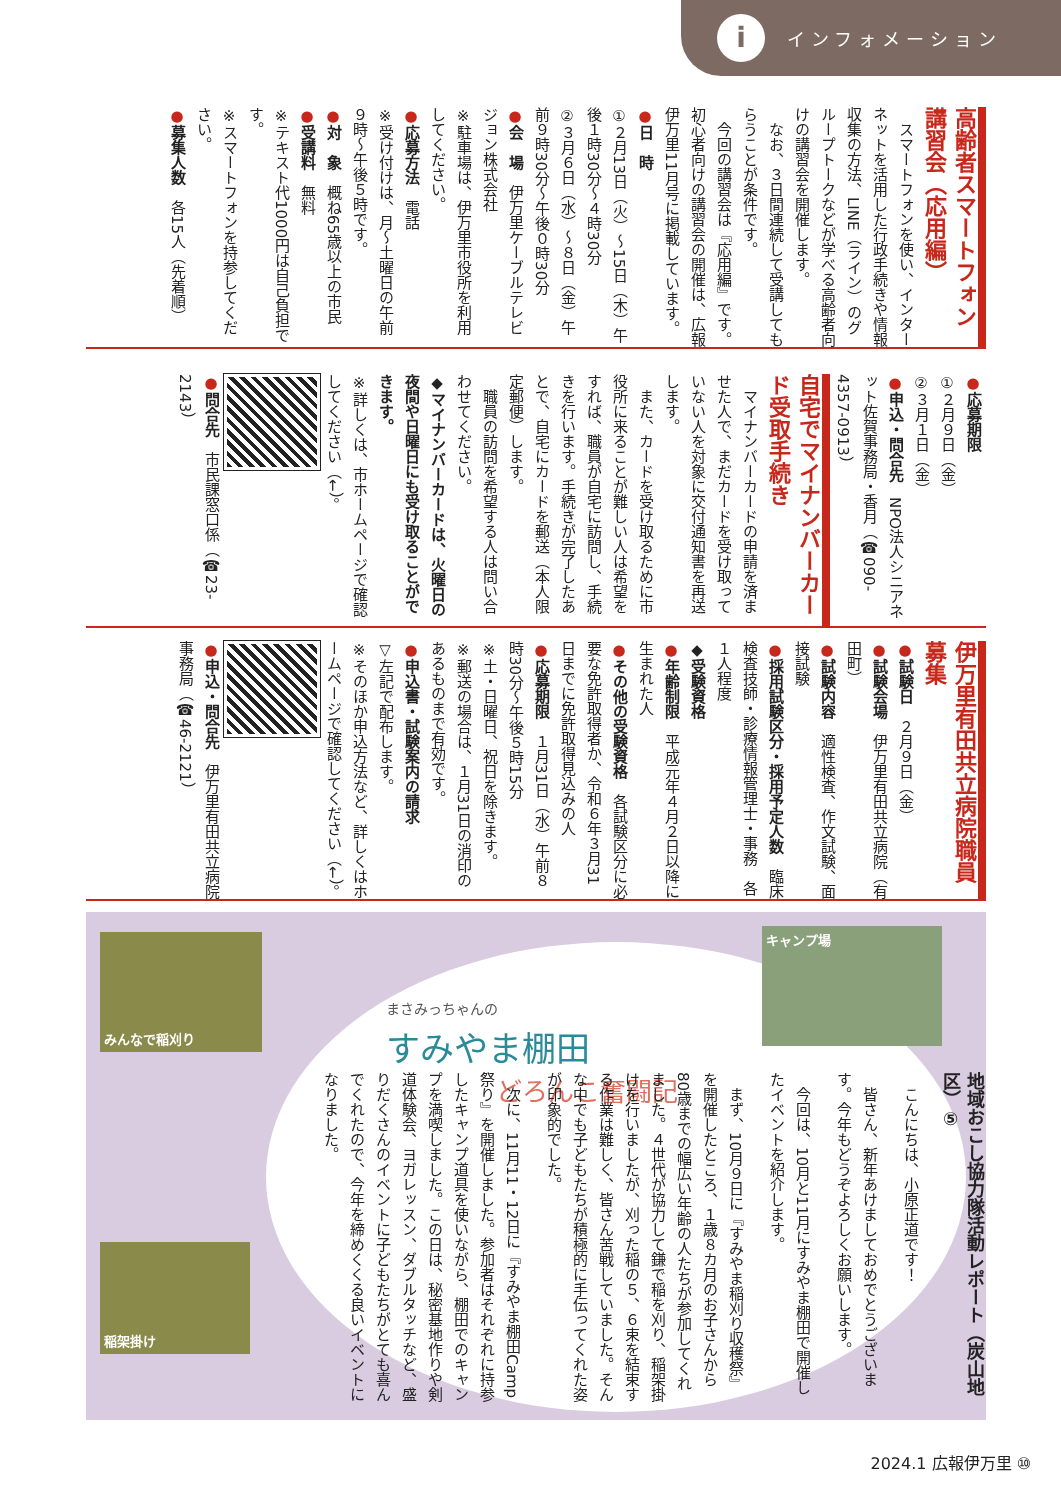i
インフォメーション
高齢者スマートフォン講習会（応用編）
　スマートフォンを使い、インターネットを活用した行政手続きや情報収集の方法、LINE（ライン）のグループトークなどが学べる高齢者向けの講習会を開催します。
　なお、３日間連続して受講してもらうことが条件です。
　今回の講習会は『応用編』です。初心者向けの講習会の開催は、広報伊万里11月号に掲載しています。
●日　時
①２月13日（火）～15日（木）午後１時30分～４時30分
②３月６日（水）～８日（金）午前９時30分～午後０時30分
●会　場　伊万里ケーブルテレビジョン株式会社
※駐車場は、伊万里市役所を利用してください。
●応募方法　電話
※受け付けは、月～土曜日の午前９時～午後５時です。
●対　象　概ね65歳以上の市民
●受講料　無料
※テキスト代1000円は自己負担です。
※スマートフォンを持参してください。
●募集人数　各15人（先着順）
●応募期限
①２月９日（金）
②３月１日（金）
●申込・問合先　NPO法人シニアネット佐賀事務局・香月（☎090-4357-0913）
自宅でマイナンバーカード受取手続き
　マイナンバーカードの申請を済ませた人で、まだカードを受け取っていない人を対象に交付通知書を再送します。
　また、カードを受け取るために市役所に来ることが難しい人は希望をすれば、職員が自宅に訪問し、手続きを行います。手続きが完了したあとで、自宅にカードを郵送（本人限定郵便）します。
　職員の訪問を希望する人は問い合わせてください。
◆マイナンバーカードは、火曜日の夜間や日曜日にも受け取ることができます。
※詳しくは、市ホームページで確認してください（←）。
●問合先　市民課窓口係（☎23-2143）
伊万里有田共立病院職員募集
●試験日　２月９日（金）
●試験会場　伊万里有田共立病院（有田町）
●試験内容　適性検査、作文試験、面接試験
●採用試験区分・採用予定人数　臨床検査技師・診療情報管理士・事務　各１人程度
◆受験資格
●年齢制限　平成元年４月２日以降に生まれた人
●その他の受験資格　各試験区分に必要な免許取得者か、令和６年３月31日までに免許取得見込みの人
●応募期限　１月31日（水）午前８時30分～午後５時15分
※土・日曜日、祝日を除きます。
※郵送の場合は、１月31日の消印のあるものまで有効です。
●申込書・試験案内の請求
▽左記で配布します。
※そのほか申込方法など、詳しくはホームページで確認してください（←）。
●申込・問合先　伊万里有田共立病院事務局（☎46-2121）
みんなで稲刈り
稲架掛け
キャンプ場
まさみっちゃんの
すみやま棚田
どろんこ奮闘記
地域おこし協力隊活動レポート（炭山地区）⑤
　こんにちは、小原正道です！
　皆さん、新年あけましておめでとうございます。今年もどうぞよろしくお願いします。
　今回は、10月と11月にすみやま棚田で開催したイベントを紹介します。
　まず、10月９日に『すみやま稲刈り収穫祭』を開催したところ、１歳８カ月のお子さんから80歳までの幅広い年齢の人たちが参加してくれました。４世代が協力して鎌で稲を刈り、稲架掛けを行いましたが、刈った稲の５、６束を結束する作業は難しく、皆さん苦戦していました。そんな中でも子どもたちが積極的に手伝ってくれた姿が印象的でした。
　次に、11月11・12日に『すみやま棚田Camp祭り』を開催しました。参加者はそれぞれに持参したキャンプ道具を使いながら、棚田でのキャンプを満喫しました。この日は、秘密基地作りや剣道体験会、ヨガレッスン、ダブルタッチなど、盛りだくさんのイベントに子どもたちがとても喜んでくれたので、今年を締めくくる良いイベントになりました。
2024.1 広報伊万里 ⑩